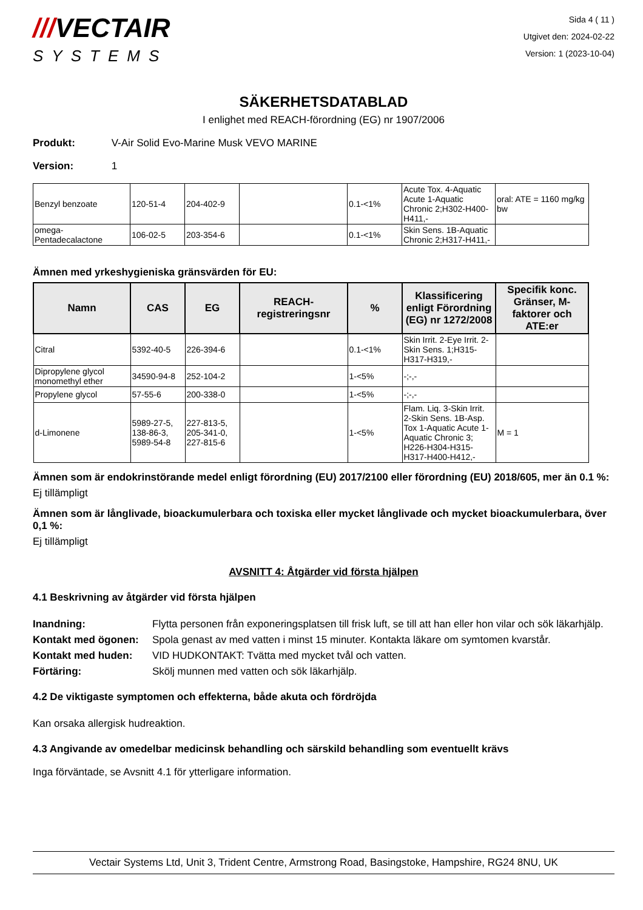///VECTAIR
SYSTEMS
Sida 4 ( 11 )
Utgivet den: 2024-02-22
Version: 1 (2023-10-04)
SÄKERHETSDATABLAD
I enlighet med REACH-förordning (EG) nr 1907/2006
Produkt: V-Air Solid Evo-Marine Musk VEVO MARINE
Version: 1
| Benzyl benzoate | 120-51-4 | 204-402-9 | | 0.1-<1% | Acute Tox. 4-Aquatic Acute 1-Aquatic Chronic 2;H302-H400-H411,- | oral: ATE = 1160 mg/kg bw |
| omega-Pentadecalactone | 106-02-5 | 203-354-6 | | 0.1-<1% | Skin Sens. 1B-Aquatic Chronic 2;H317-H411,- | |
Ämnen med yrkeshygieniska gränsvärden för EU:
| Namn | CAS | EG | REACH-registreringsnr | % | Klassificering enligt Förordning (EG) nr 1272/2008 | Specifik konc. Gränser, M-faktorer och ATE:er |
| --- | --- | --- | --- | --- | --- | --- |
| Citral | 5392-40-5 | 226-394-6 | | 0.1-<1% | Skin Irrit. 2-Eye Irrit. 2-Skin Sens. 1;H315-H317-H319,- | |
| Dipropylene glycol monomethyl ether | 34590-94-8 | 252-104-2 | | 1-<5% | -;-,- | |
| Propylene glycol | 57-55-6 | 200-338-0 | | 1-<5% | -;-,- | |
| d-Limonene | 5989-27-5, 138-86-3, 5989-54-8 | 227-813-5, 205-341-0, 227-815-6 | | 1-<5% | Flam. Liq. 3-Skin Irrit. 2-Skin Sens. 1B-Asp. Tox 1-Aquatic Acute 1-Aquatic Chronic 3; H226-H304-H315-H317-H400-H412,- | M = 1 |
Ämnen som är endokrinstörande medel enligt förordning (EU) 2017/2100 eller förordning (EU) 2018/605, mer än 0.1 %:
Ej tillämpligt
Ämnen som är långlivade, bioackumulerbara och toxiska eller mycket långlivade och mycket bioackumulerbara, över 0,1 %:
Ej tillämpligt
AVSNITT 4: Åtgärder vid första hjälpen
4.1 Beskrivning av åtgärder vid första hjälpen
Inandning: Flytta personen från exponeringsplatsen till frisk luft, se till att han eller hon vilar och sök läkarhjälp. Kontakt med ögonen: Spola genast av med vatten i minst 15 minuter. Kontakta läkare om symtomen kvarstår. Kontakt med huden: VID HUDKONTAKT: Tvätta med mycket tvål och vatten. Förtäring: Skölj munnen med vatten och sök läkarhjälp.
4.2 De viktigaste symptomen och effekterna, både akuta och fördröjda
Kan orsaka allergisk hudreaktion.
4.3 Angivande av omedelbar medicinsk behandling och särskild behandling som eventuellt krävs
Inga förväntade, se Avsnitt 4.1 för ytterligare information.
Vectair Systems Ltd, Unit 3, Trident Centre, Armstrong Road, Basingstoke, Hampshire, RG24 8NU, UK